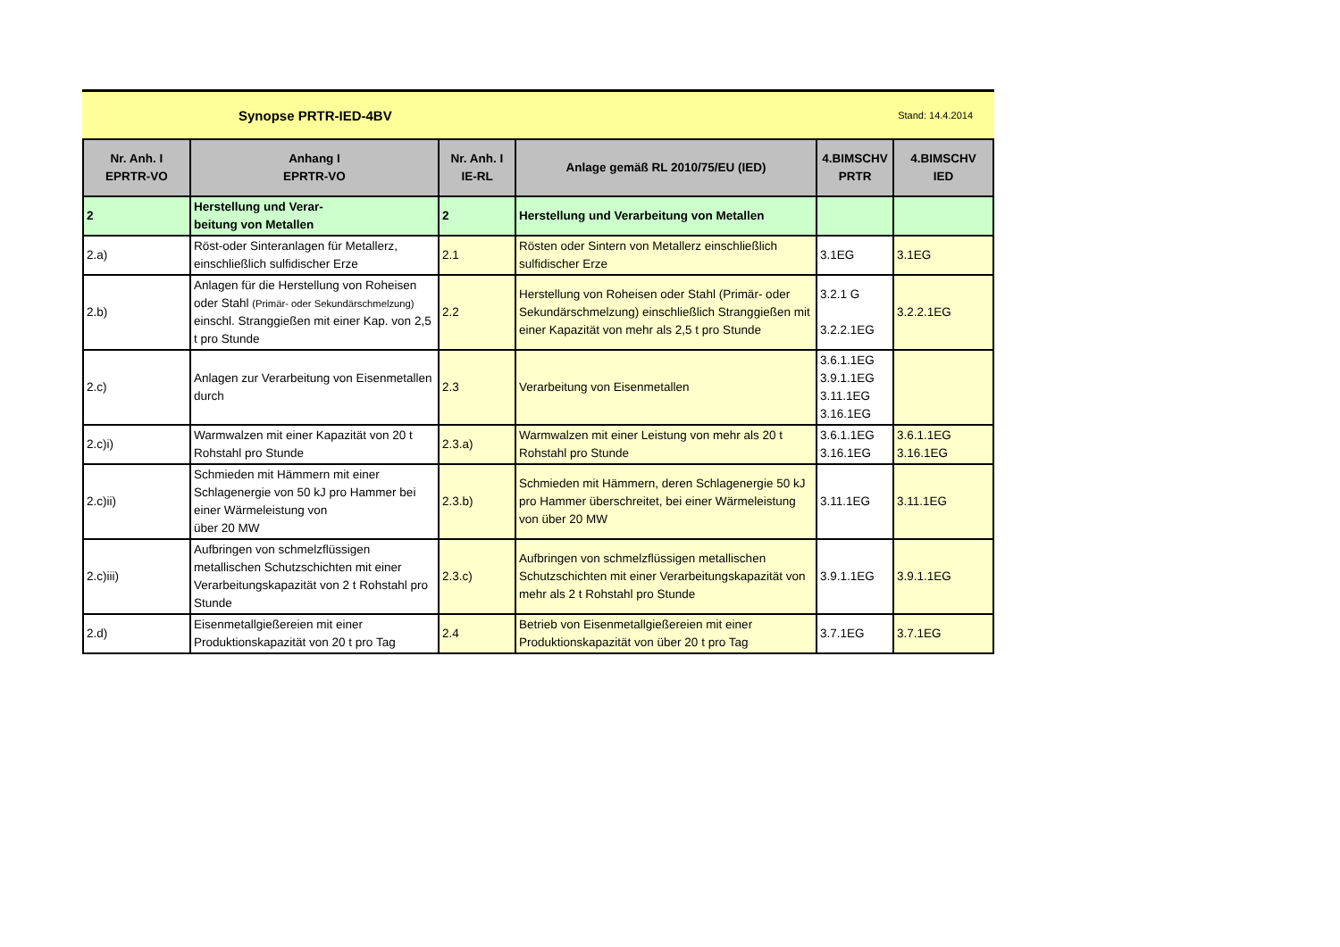Synopse PRTR-IED-4BV Stand: 14.4.2014
| Nr. Anh. I EPRTR-VO | Anhang I EPRTR-VO | Nr. Anh. I IE-RL | Anlage gemäß RL 2010/75/EU (IED) | 4.BIMSCHV PRTR | 4.BIMSCHV IED |
| --- | --- | --- | --- | --- | --- |
| 2 | Herstellung und Verar- beitung von Metallen | 2 | Herstellung und Verarbeitung von Metallen | | |
| 2.a) | Röst-oder Sinteranlagen für Metallerz, einschließlich sulfidischer Erze | 2.1 | Rösten oder Sintern von Metallerz einschließlich sulfidischer Erze | 3.1EG | 3.1EG |
| 2.b) | Anlagen für die Herstellung von Roheisen oder Stahl (Primär- oder Sekundärschmelzung) einschl. Stranggießen mit einer Kap. von 2,5 t pro Stunde | 2.2 | Herstellung von Roheisen oder Stahl (Primär- oder Sekundärschmelzung) einschließlich Stranggießen mit einer Kapazität von mehr als 2,5 t pro Stunde | 3.2.1 G 3.2.2.1EG | 3.2.2.1EG |
| 2.c) | Anlagen zur Verarbeitung von Eisenmetallen durch | 2.3 | Verarbeitung von Eisenmetallen | 3.6.1.1EG 3.9.1.1EG 3.11.1EG 3.16.1EG | |
| 2.c)i) | Warmwalzen mit einer Kapazität von 20 t Rohstahl pro Stunde | 2.3.a) | Warmwalzen mit einer Leistung von mehr als 20 t Rohstahl pro Stunde | 3.6.1.1EG 3.16.1EG | 3.6.1.1EG 3.16.1EG |
| 2.c)ii) | Schmieden mit Hämmern mit einer Schlagenergie von 50 kJ pro Hammer bei einer Wärmeleistung von über 20 MW | 2.3.b) | Schmieden mit Hämmern, deren Schlagenergie 50 kJ pro Hammer überschreitet, bei einer Wärmeleistung von über 20 MW | 3.11.1EG | 3.11.1EG |
| 2.c)iii) | Aufbringen von schmelzflüssigen metallischen Schutzschichten mit einer Verarbeitungskapazität von 2 t Rohstahl pro Stunde | 2.3.c) | Aufbringen von schmelzflüssigen metallischen Schutzschichten mit einer Verarbeitungskapazität von mehr als 2 t Rohstahl pro Stunde | 3.9.1.1EG | 3.9.1.1EG |
| 2.d) | Eisenmetallgießereien mit einer Produktionskapazität von 20 t pro Tag | 2.4 | Betrieb von Eisenmetallgießereien mit einer Produktionskapazität von über 20 t pro Tag | 3.7.1EG | 3.7.1EG |